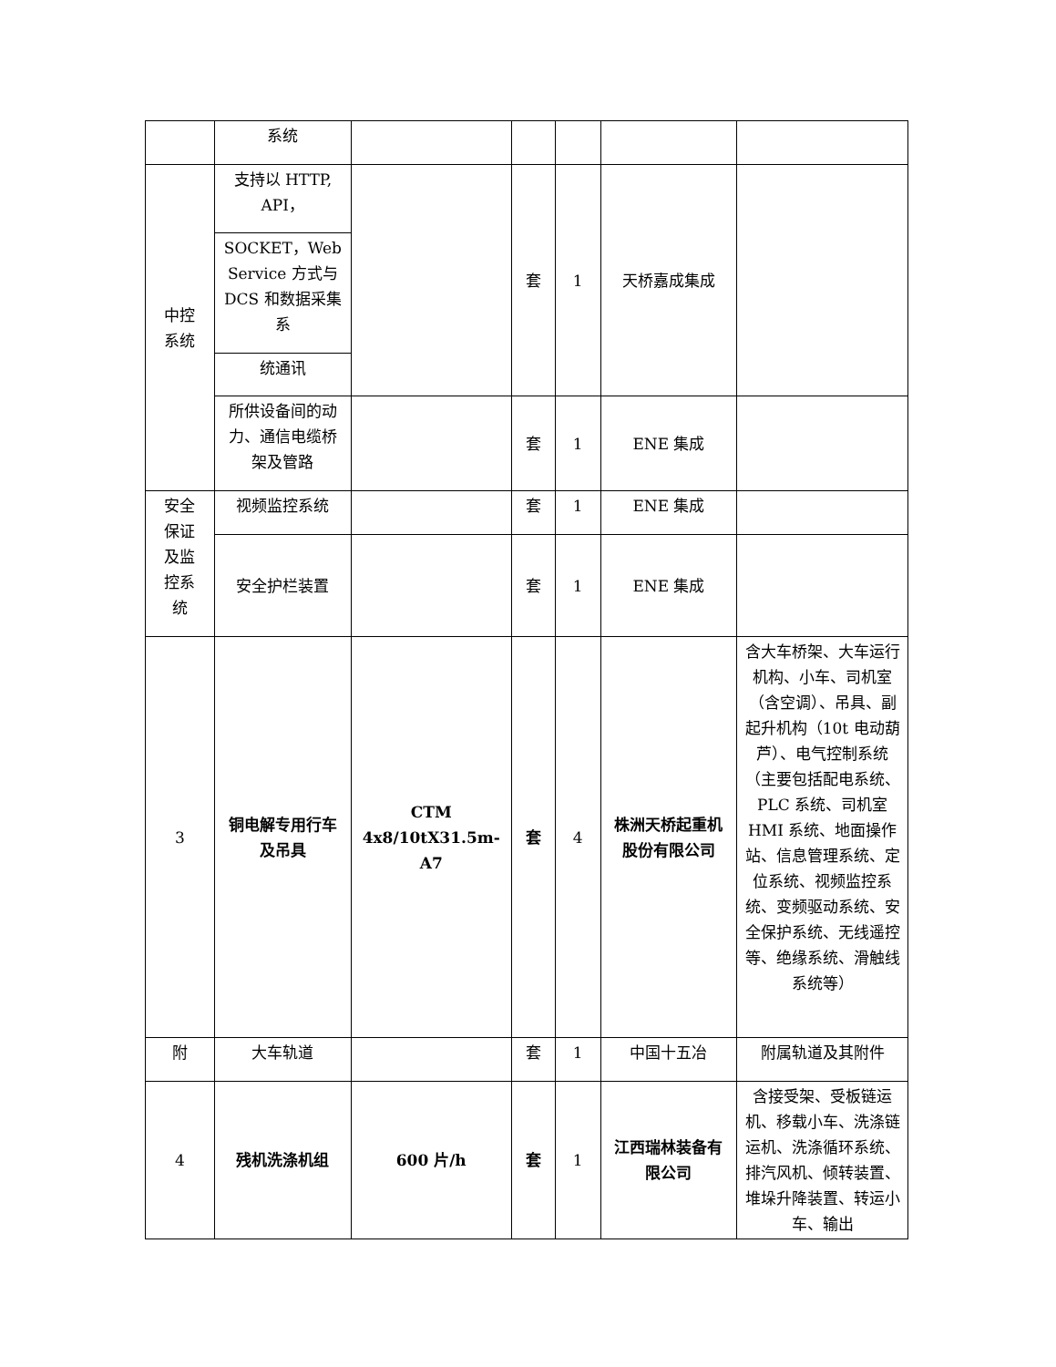| | 系统 | | | | | |
| 中控 系统 | 支持以 HTTP, API， | | 套 | 1 | 天桥嘉成集成 | |
| | SOCKET，Web Service 方式与 DCS 和数据采集系 | | | | | |
| | 统通讯 | | | | | |
| | 所供设备间的动力、通信电缆桥架及管路 | | 套 | 1 | ENE 集成 | |
| 安全 保证 及监 控系 统 | 视频监控系统 | | 套 | 1 | ENE 集成 | |
| | 安全护栏装置 | | 套 | 1 | ENE 集成 | |
| 3 | 铜电解专用行车及吊具 | CTM 4x8/10tX31.5m-A7 | 套 | 4 | 株洲天桥起重机股份有限公司 | 含大车桥架、大车运行机构、小车、司机室（含空调）、吊具、副起升机构（10t 电动葫 芦）、电气控制系统（主要包括配电系统、PLC 系统、司机室 HMI 系统、地面操作站、信息管理系统、定位系统、视频监控系统、变频驱动系统、安全保护系统、无线遥控等、绝缘系统、滑触线系统等） |
| 附 | 大车轨道 | | 套 | 1 | 中国十五冶 | 附属轨道及其附件 |
| 4 | 残机洗涤机组 | 600 片/h | 套 | 1 | 江西瑞林装备有限公司 | 含接受架、受板链运机、移载小车、洗涤链运机、洗涤循环系统、排汽风机、倾转装置、堆垛升降装置、转运小车、输出 |